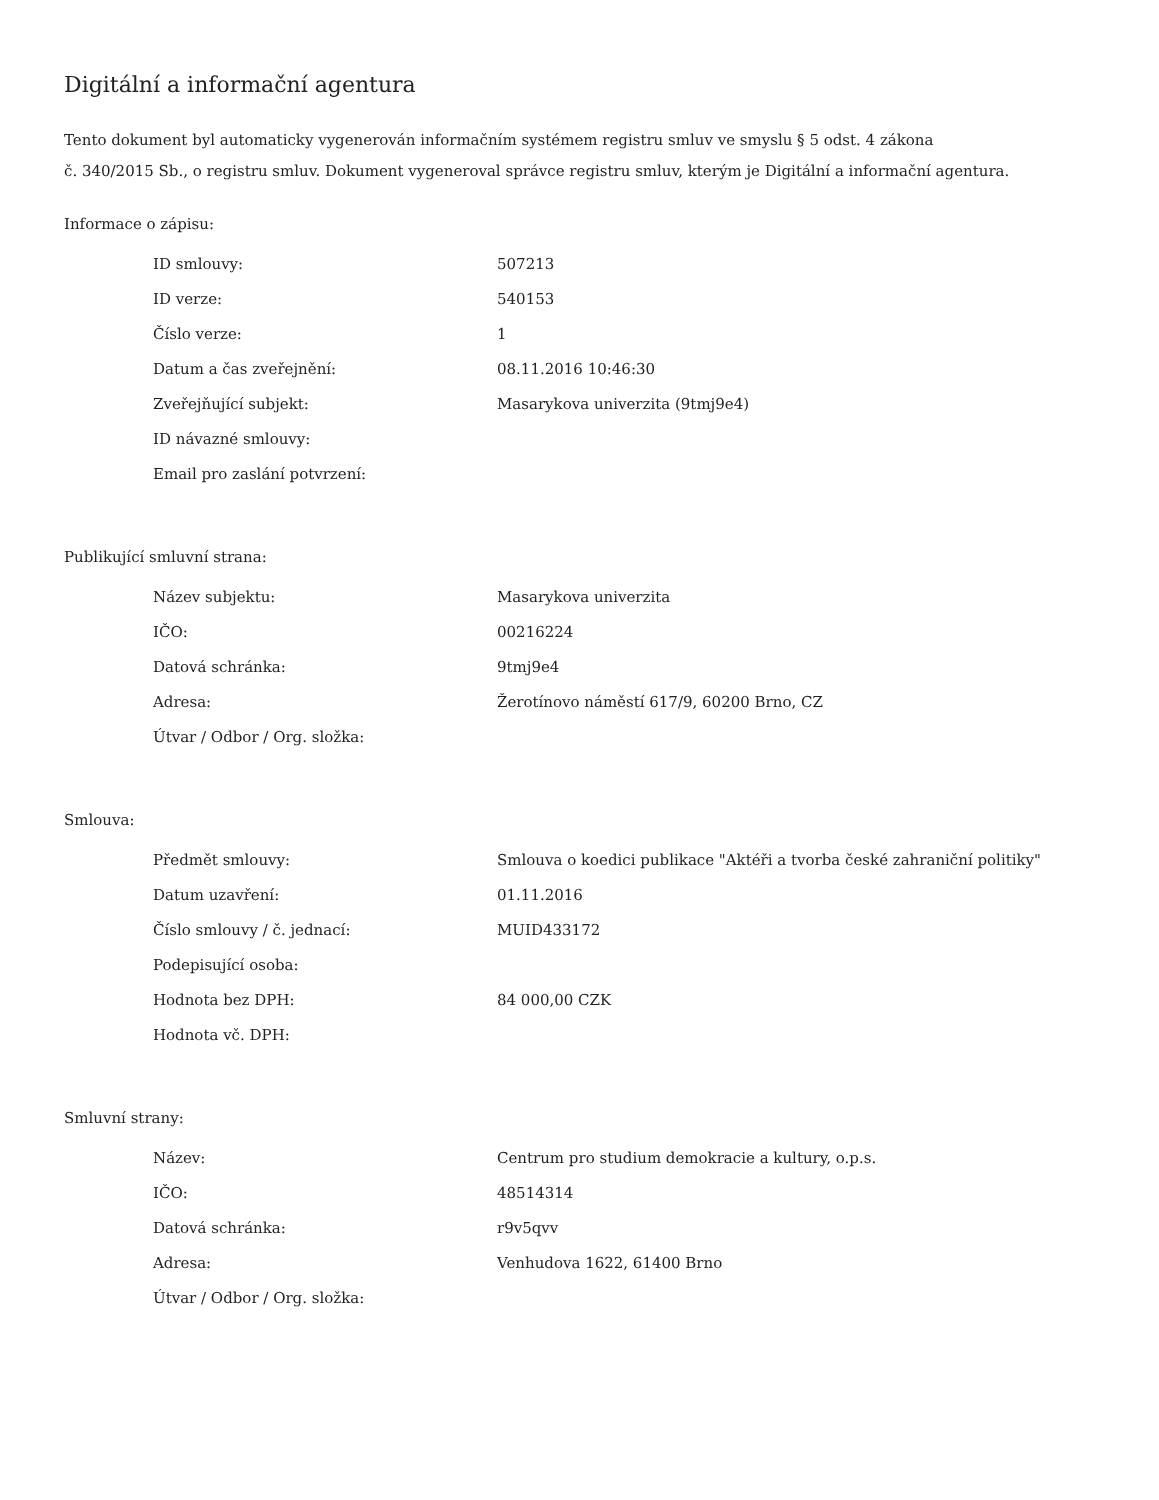Digitální a informační agentura
Tento dokument byl automaticky vygenerován informačním systémem registru smluv ve smyslu § 5 odst. 4 zákona
č. 340/2015 Sb., o registru smluv. Dokument vygeneroval správce registru smluv, kterým je Digitální a informační agentura.
Informace o zápisu:
| ID smlouvy: | 507213 |
| ID verze: | 540153 |
| Číslo verze: | 1 |
| Datum a čas zveřejnění: | 08.11.2016 10:46:30 |
| Zveřejňující subjekt: | Masarykova univerzita (9tmj9e4) |
| ID návazné smlouvy: | |
| Email pro zaslání potvrzení: | |
Publikující smluvní strana:
| Název subjektu: | Masarykova univerzita |
| IČO: | 00216224 |
| Datová schránka: | 9tmj9e4 |
| Adresa: | Žerotínovo náměstí 617/9, 60200 Brno, CZ |
| Útvar / Odbor / Org. složka: | |
Smlouva:
| Předmět smlouvy: | Smlouva o koedici publikace "Aktéři a tvorba české zahraniční politiky" |
| Datum uzavření: | 01.11.2016 |
| Číslo smlouvy / č. jednací: | MUID433172 |
| Podepisující osoba: | |
| Hodnota bez DPH: | 84 000,00 CZK |
| Hodnota vč. DPH: | |
Smluvní strany:
| Název: | Centrum pro studium demokracie a kultury, o.p.s. |
| IČO: | 48514314 |
| Datová schránka: | r9v5qvv |
| Adresa: | Venhudova 1622, 61400 Brno |
| Útvar / Odbor / Org. složka: | |